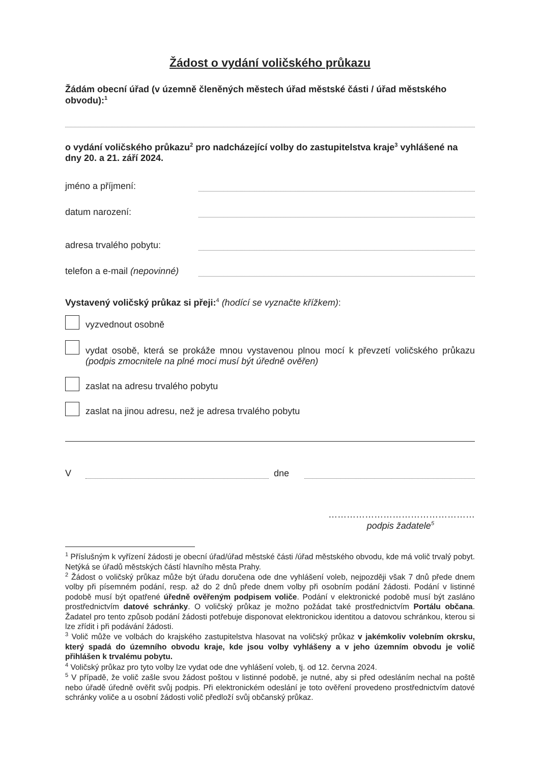Žádost o vydání voličského průkazu
Žádám obecní úřad (v územně členěných městech úřad městské části / úřad městského obvodu):<sup>1</sup>
o vydání voličského průkazu<sup>2</sup> pro nadcházející volby do zastupitelstva kraje<sup>3</sup> vyhlášené na dny 20. a 21. září 2024.
jméno a příjmení:
datum narození:
adresa trvalého pobytu:
telefon a e-mail (nepovinné)
Vystavený voličský průkaz si přeji:<sup>4</sup> (hodící se vyznačte křížkem):
vyzvednout osobně
vydat osobě, která se prokáže mnou vystavenou plnou mocí k převzetí voličského průkazu (podpis zmocnitele na plné moci musí být úředně ověřen)
zaslat na adresu trvalého pobytu
zaslat na jinou adresu, než je adresa trvalého pobytu
V dne
…………………………………………
podpis žadatele<sup>5</sup>
<sup>1</sup> Příslušným k vyřízení žádosti je obecní úřad/úřad městské části /úřad městského obvodu, kde má volič trvalý pobyt. Netýká se úřadů městských částí hlavního města Prahy.
<sup>2</sup> Žádost o voličský průkaz může být úřadu doručena ode dne vyhlášení voleb, nejpozději však 7 dnů přede dnem volby při písemném podání, resp. až do 2 dnů přede dnem volby při osobním podání žádosti. Podání v listinné podobě musí být opatřené úředně ověřeným podpisem voliče. Podání v elektronické podobě musí být zasláno prostřednictvím datové schránky. O voličský průkaz je možno požádat také prostřednictvím Portálu občana. Žadatel pro tento způsob podání žádosti potřebuje disponovat elektronickou identitou a datovou schránkou, kterou si lze zřídit i při podávání žádosti.
<sup>3</sup> Volič může ve volbách do krajského zastupitelstva hlasovat na voličský průkaz v jakémkoliv volebním okrsku, který spadá do územního obvodu kraje, kde jsou volby vyhlášeny a v jeho územním obvodu je volič přihlášen k trvalému pobytu.
<sup>4</sup> Voličský průkaz pro tyto volby lze vydat ode dne vyhlášení voleb, tj. od 12. června 2024.
<sup>5</sup> V případě, že volič zašle svou žádost poštou v listinné podobě, je nutné, aby si před odesláním nechal na poště nebo úřadě úředně ověřit svůj podpis. Při elektronickém odeslání je toto ověření provedeno prostřednictvím datové schránky voliče a u osobní žádosti volič předloží svůj občanský průkaz.